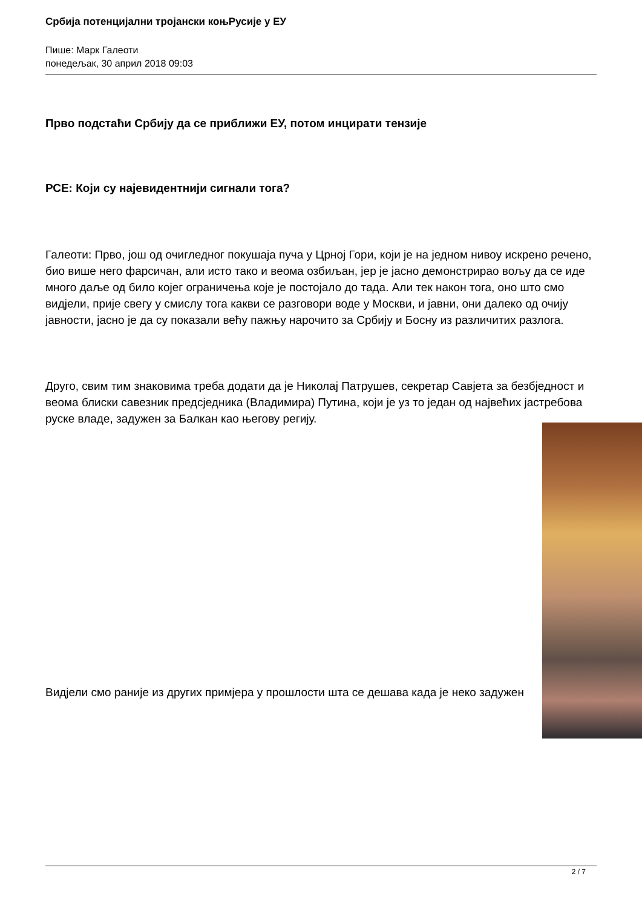Србија потенцијални тројански коњРусије у ЕУ
Пише: Марк Галеоти
понедељак, 30 април 2018 09:03
Прво подстаћи Србију да се приближи ЕУ, потом инцирати тензије
РСЕ: Који су најевидентнији сигнали тога?
Галеоти: Прво, још од очигледног покушаја пуча у Црној Гори, који је на једном нивоу искрено речено, био више него фарсичан, али исто тако и веома озбиљан, јер је јасно демонстрирао вољу да се иде много даље од било којег ограничења које је постојало до тада. Али тек након тога, оно што смо видјели, прије свегу у смислу тога какви се разговори воде у Москви, и јавни, они далеко од очију јавности, јасно је да су показали већу пажњу нарочито за Србију и Босну из различитих разлога.
Друго, свим тим знаковима треба додати да је Николај Патрушев, секретар Савјета за безбједност и веома блиски савезник предсједника (Владимира) Путина, који је уз то један од највећих јастребова руске владе, задужен за Балкан као његову регију.
Видјели смо раније из других примјера у прошлости шта се дешава када је неко задужен
2 / 7